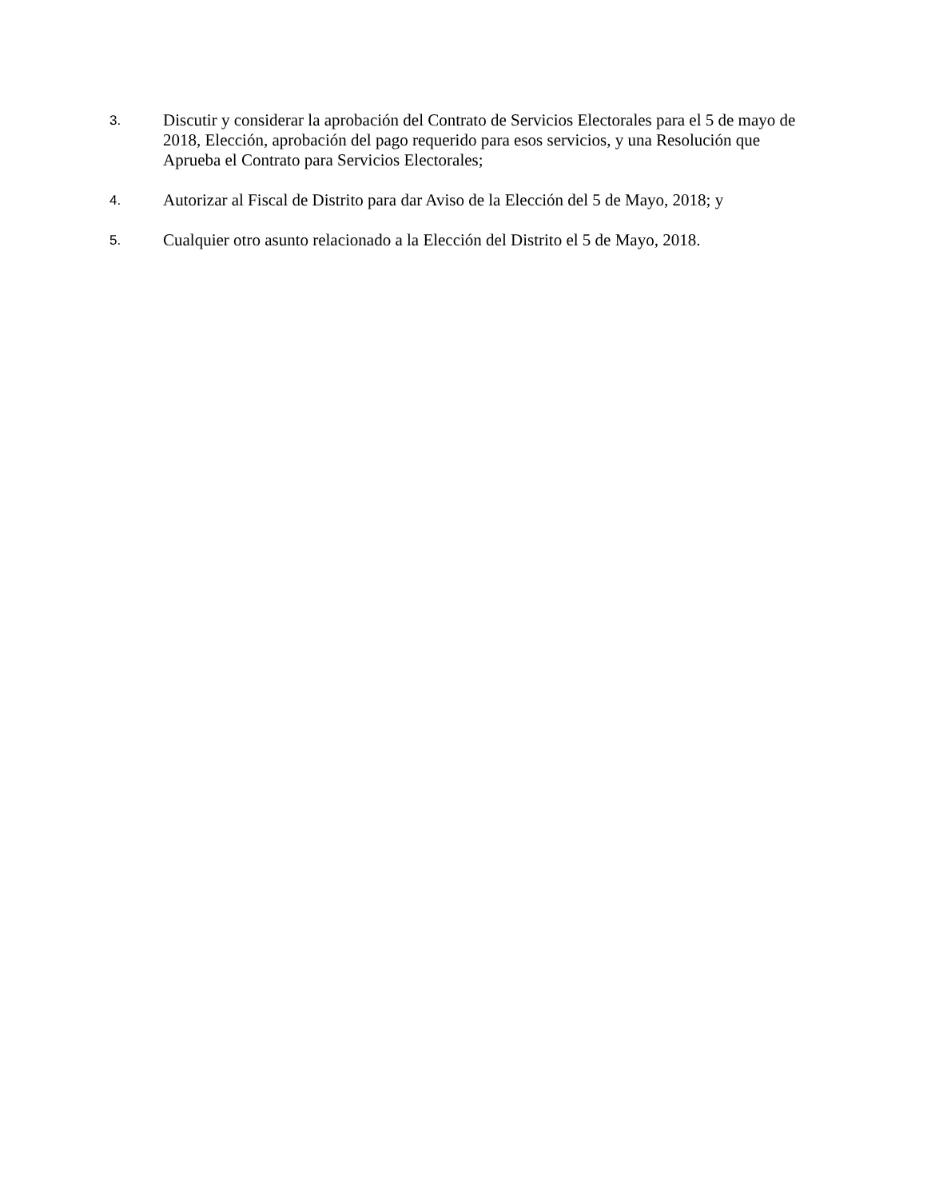3.
Discutir y considerar la aprobación del Contrato de Servicios Electorales para el 5 de mayo de 2018, Elección, aprobación del pago requerido para esos servicios, y una Resolución que Aprueba el Contrato para Servicios Electorales;
4.
Autorizar al Fiscal de Distrito para dar Aviso de la Elección del 5 de Mayo, 2018; y
5.
Cualquier otro asunto relacionado a la Elección del Distrito el 5 de Mayo, 2018.